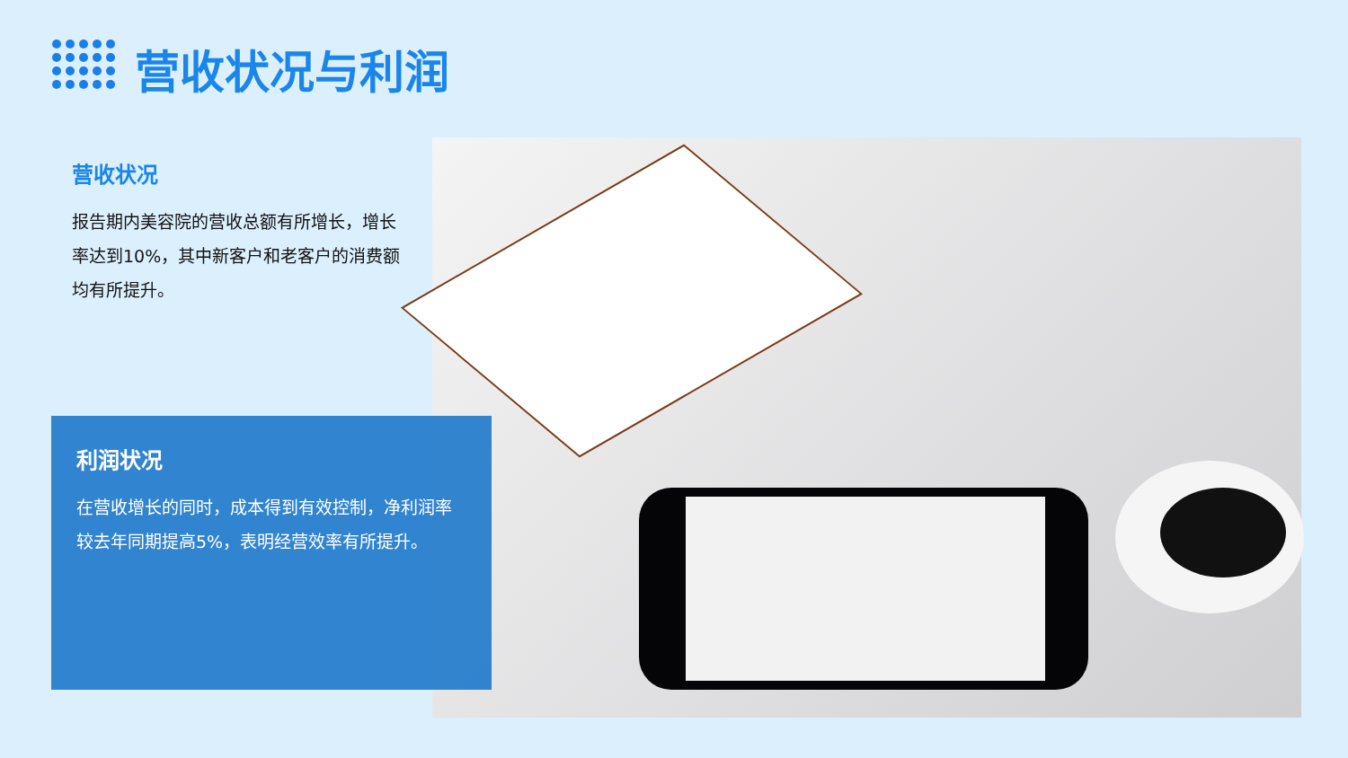营收状况与利润
营收状况
报告期内美容院的营收总额有所增长，增长率达到10%，其中新客户和老客户的消费额均有所提升。
利润状况
在营收增长的同时，成本得到有效控制，净利润率较去年同期提高5%，表明经营效率有所提升。